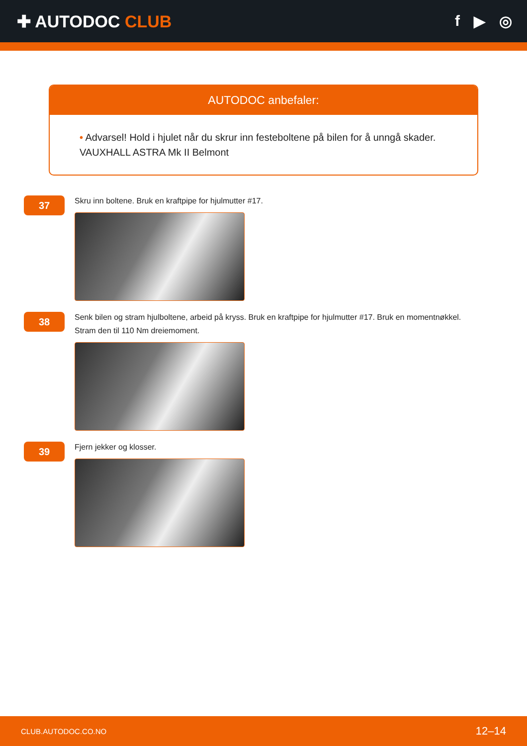✚ AUTODOC CLUB f ▶ ◎
AUTODOC anbefaler:
• Advarsel! Hold i hjulet når du skrur inn festeboltene på bilen for å unngå skader. VAUXHALL ASTRA Mk II Belmont
37
Skru inn boltene. Bruk en kraftpipe for hjulmutter #17.
38
Senk bilen og stram hjulboltene, arbeid på kryss. Bruk en kraftpipe for hjulmutter #17. Bruk en momentnøkkel.
Stram den til 110 Nm dreiemoment.
39
Fjern jekker og klosser.
CLUB.AUTODOC.CO.NO 12–14